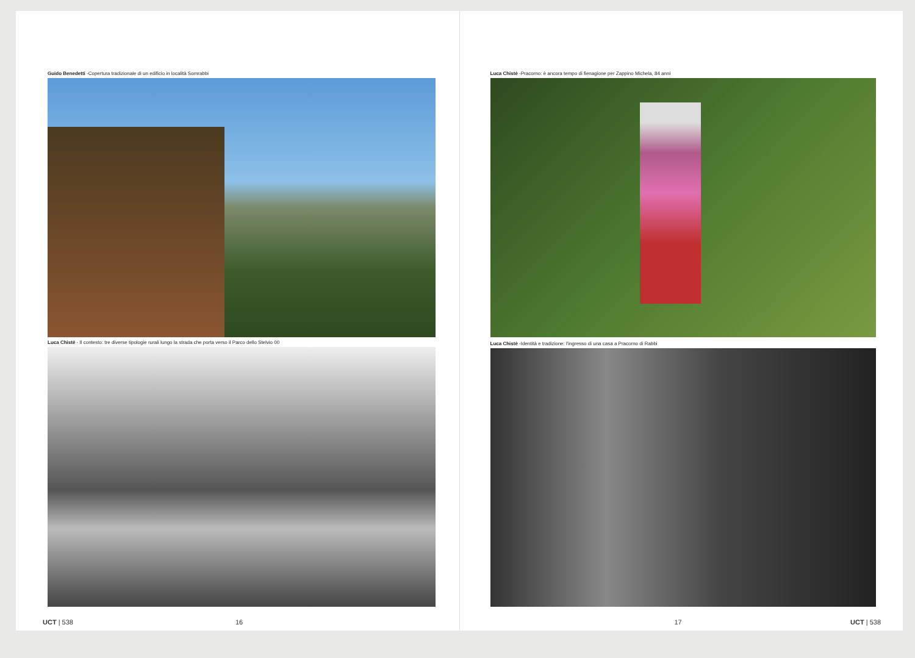Guido Benedetti -Copertura tradizionale di un edificio in località Somrabbi
Luca Chistè - Il contesto: tre diverse tipologie rurali lungo la strada che porta verso il Parco dello Stelvio 00
UCT | 538 16
Luca Chistè -Pracorno: è ancora tempo di fienagione per Zappino Michela, 84 anni
Luca Chistè -Identità e tradizione: l'ingresso di una casa a Pracorno di Rabbi
17 UCT | 538